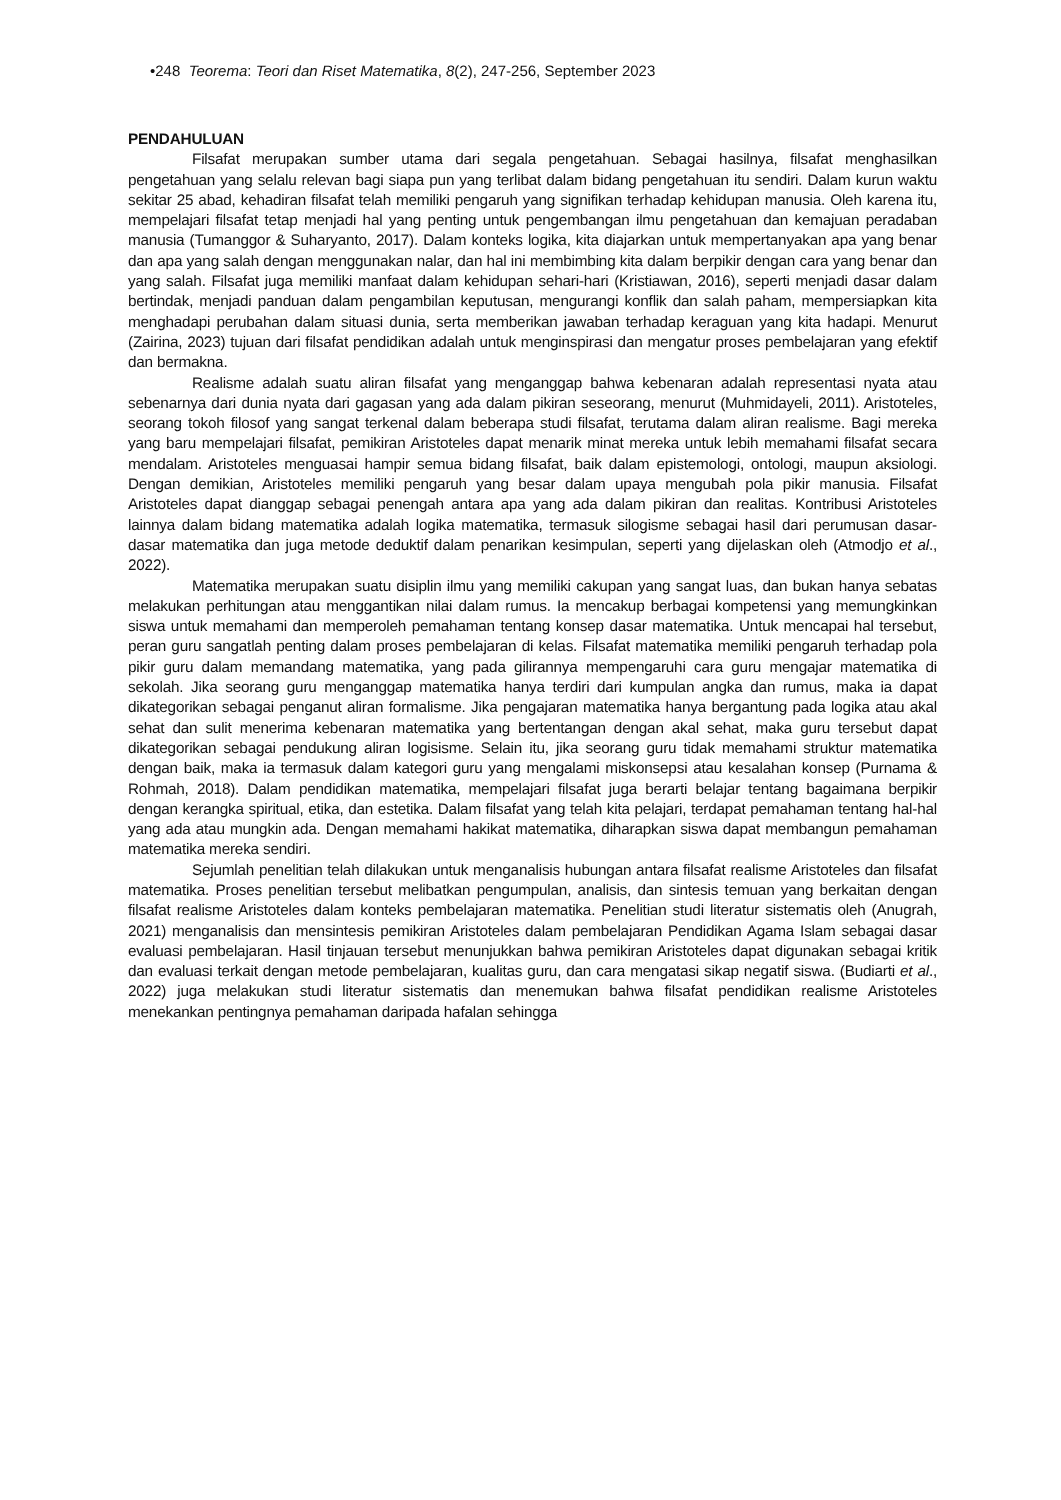•248 Teorema: Teori dan Riset Matematika, 8(2), 247-256, September 2023
PENDAHULUAN
Filsafat merupakan sumber utama dari segala pengetahuan. Sebagai hasilnya, filsafat menghasilkan pengetahuan yang selalu relevan bagi siapa pun yang terlibat dalam bidang pengetahuan itu sendiri. Dalam kurun waktu sekitar 25 abad, kehadiran filsafat telah memiliki pengaruh yang signifikan terhadap kehidupan manusia. Oleh karena itu, mempelajari filsafat tetap menjadi hal yang penting untuk pengembangan ilmu pengetahuan dan kemajuan peradaban manusia (Tumanggor & Suharyanto, 2017). Dalam konteks logika, kita diajarkan untuk mempertanyakan apa yang benar dan apa yang salah dengan menggunakan nalar, dan hal ini membimbing kita dalam berpikir dengan cara yang benar dan yang salah. Filsafat juga memiliki manfaat dalam kehidupan sehari-hari (Kristiawan, 2016), seperti menjadi dasar dalam bertindak, menjadi panduan dalam pengambilan keputusan, mengurangi konflik dan salah paham, mempersiapkan kita menghadapi perubahan dalam situasi dunia, serta memberikan jawaban terhadap keraguan yang kita hadapi. Menurut (Zairina, 2023) tujuan dari filsafat pendidikan adalah untuk menginspirasi dan mengatur proses pembelajaran yang efektif dan bermakna.
Realisme adalah suatu aliran filsafat yang menganggap bahwa kebenaran adalah representasi nyata atau sebenarnya dari dunia nyata dari gagasan yang ada dalam pikiran seseorang, menurut (Muhmidayeli, 2011). Aristoteles, seorang tokoh filosof yang sangat terkenal dalam beberapa studi filsafat, terutama dalam aliran realisme. Bagi mereka yang baru mempelajari filsafat, pemikiran Aristoteles dapat menarik minat mereka untuk lebih memahami filsafat secara mendalam. Aristoteles menguasai hampir semua bidang filsafat, baik dalam epistemologi, ontologi, maupun aksiologi. Dengan demikian, Aristoteles memiliki pengaruh yang besar dalam upaya mengubah pola pikir manusia. Filsafat Aristoteles dapat dianggap sebagai penengah antara apa yang ada dalam pikiran dan realitas. Kontribusi Aristoteles lainnya dalam bidang matematika adalah logika matematika, termasuk silogisme sebagai hasil dari perumusan dasar-dasar matematika dan juga metode deduktif dalam penarikan kesimpulan, seperti yang dijelaskan oleh (Atmodjo et al., 2022).
Matematika merupakan suatu disiplin ilmu yang memiliki cakupan yang sangat luas, dan bukan hanya sebatas melakukan perhitungan atau menggantikan nilai dalam rumus. Ia mencakup berbagai kompetensi yang memungkinkan siswa untuk memahami dan memperoleh pemahaman tentang konsep dasar matematika. Untuk mencapai hal tersebut, peran guru sangatlah penting dalam proses pembelajaran di kelas. Filsafat matematika memiliki pengaruh terhadap pola pikir guru dalam memandang matematika, yang pada gilirannya mempengaruhi cara guru mengajar matematika di sekolah. Jika seorang guru menganggap matematika hanya terdiri dari kumpulan angka dan rumus, maka ia dapat dikategorikan sebagai penganut aliran formalisme. Jika pengajaran matematika hanya bergantung pada logika atau akal sehat dan sulit menerima kebenaran matematika yang bertentangan dengan akal sehat, maka guru tersebut dapat dikategorikan sebagai pendukung aliran logisisme. Selain itu, jika seorang guru tidak memahami struktur matematika dengan baik, maka ia termasuk dalam kategori guru yang mengalami miskonsepsi atau kesalahan konsep (Purnama & Rohmah, 2018). Dalam pendidikan matematika, mempelajari filsafat juga berarti belajar tentang bagaimana berpikir dengan kerangka spiritual, etika, dan estetika. Dalam filsafat yang telah kita pelajari, terdapat pemahaman tentang hal-hal yang ada atau mungkin ada. Dengan memahami hakikat matematika, diharapkan siswa dapat membangun pemahaman matematika mereka sendiri.
Sejumlah penelitian telah dilakukan untuk menganalisis hubungan antara filsafat realisme Aristoteles dan filsafat matematika. Proses penelitian tersebut melibatkan pengumpulan, analisis, dan sintesis temuan yang berkaitan dengan filsafat realisme Aristoteles dalam konteks pembelajaran matematika. Penelitian studi literatur sistematis oleh (Anugrah, 2021) menganalisis dan mensintesis pemikiran Aristoteles dalam pembelajaran Pendidikan Agama Islam sebagai dasar evaluasi pembelajaran. Hasil tinjauan tersebut menunjukkan bahwa pemikiran Aristoteles dapat digunakan sebagai kritik dan evaluasi terkait dengan metode pembelajaran, kualitas guru, dan cara mengatasi sikap negatif siswa. (Budiarti et al., 2022) juga melakukan studi literatur sistematis dan menemukan bahwa filsafat pendidikan realisme Aristoteles menekankan pentingnya pemahaman daripada hafalan sehingga